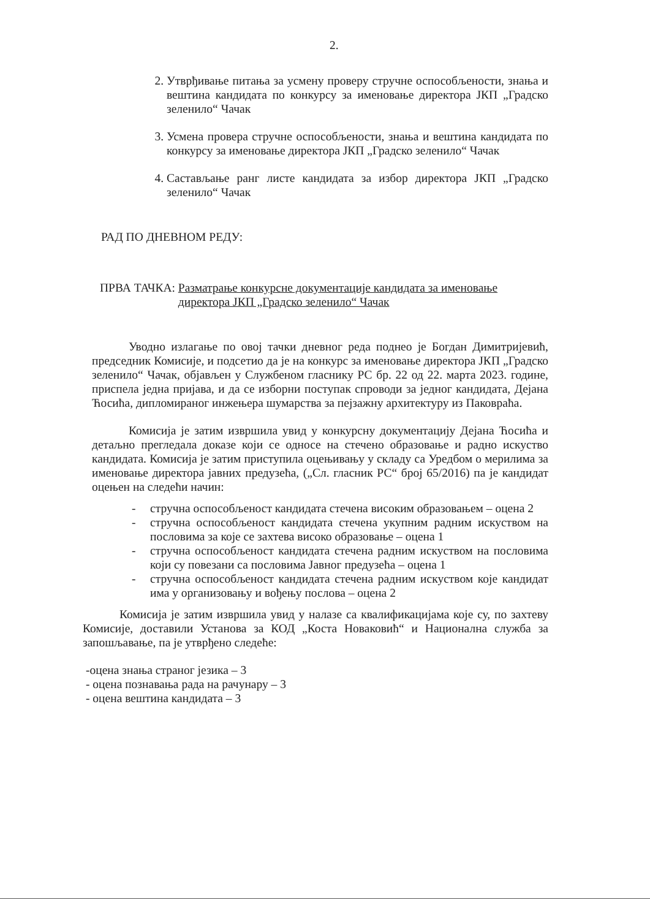2.
2. Утврђивање питања за усмену проверу стручне оспособљености, знања и вештина кандидата по конкурсу за именовање директора ЈКП „Градско зеленило“ Чачак
3. Усмена провера стручне оспособљености, знања и вештина кандидата по конкурсу за именовање директора ЈКП „Градско зеленило“ Чачак
4. Састављање ранг листе кандидата за избор директора ЈКП „Градско зеленило“ Чачак
РАД ПО ДНЕВНОМ РЕДУ:
ПРВА ТАЧКА: Разматрање конкурсне документације кандидата за именовање директора ЈКП „Градско зеленило“ Чачак
Уводно излагање по овој тачки дневног реда поднео је Богдан Димитријевић, председник Комисије, и подсетио да је на конкурс за именовање директора ЈКП „Градско зеленило“ Чачак, објављен у Службеном гласнику РС бр. 22 од 22. марта 2023. године, приспела једна пријава, и да се изборни поступак спроводи за једног кандидата, Дејана Ћосића, дипломираног инжењера шумарства за пејзажну архитектуру из Паковраћа.
Комисија је затим извршила увид у конкурсну документацију Дејана Ћосића и детаљно прегледала доказе који се односе на стечено образовање и радно искуство кандидата. Комисија је затим приступила оцењивању у складу са Уредбом о мерилима за именовање директора јавних предузећа, („Сл. гласник РС“ број 65/2016) па је кандидат оцењен на следећи начин:
- стручна оспособљеност кандидата стечена високим образовањем – оцена 2
- стручна оспособљеност кандидата стечена укупним радним искуством на пословима за које се захтева високо образовање – оцена 1
- стручна оспособљеност кандидата стечена радним искуством на пословима који су повезани са пословима Јавног предузећа – оцена 1
- стручна оспособљеност кандидата стечена радним искуством које кандидат има у организовању и вођењу послова – оцена 2
Комисија је затим извршила увид у налазе са квалификацијама које су, по захтеву Комисије, доставили Установа за КОД „Коста Новаковић“ и Национална служба за запошљавање, па је утврђено следеће:
-оцена знања страног језика – 3
- оцена познавања рада на рачунару – 3
- оцена вештина кандидата – 3